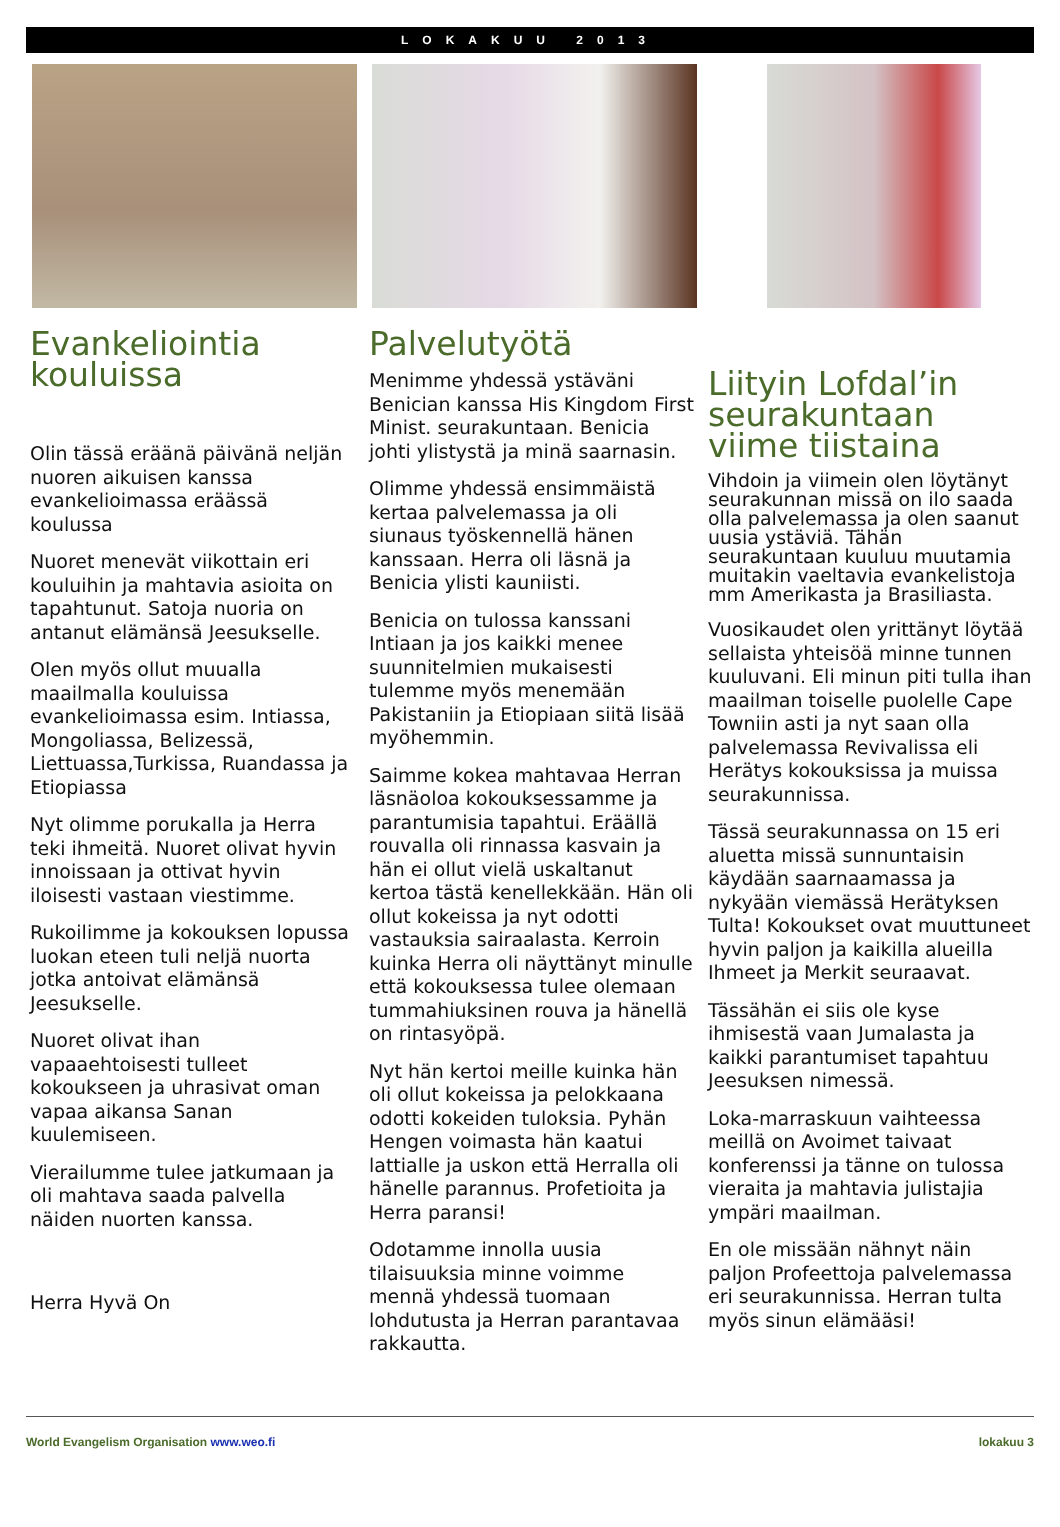LOKAKUU 2013
Evankeliointia kouluissa
Olin tässä eräänä päivänä neljän nuoren aikuisen kanssa evankelioimassa eräässä koulussa
Nuoret menevät viikottain eri kouluihin ja mahtavia asioita on tapahtunut. Satoja nuoria on antanut elämänsä Jeesukselle.
Olen myös ollut muualla maailmalla kouluissa evankelioimassa esim. Intiassa, Mongoliassa, Belizessä, Liettuassa,Turkissa, Ruandassa ja Etiopiassa
Nyt olimme porukalla ja Herra teki ihmeitä. Nuoret olivat hyvin innoissaan ja ottivat hyvin iloisesti vastaan viestimme.
Rukoilimme ja kokouksen lopussa luokan eteen tuli neljä nuorta jotka antoivat elämänsä Jeesukselle.
Nuoret olivat ihan vapaaehtoisesti tulleet kokoukseen ja uhrasivat oman vapaa aikansa Sanan kuulemiseen.
Vierailumme tulee jatkumaan ja oli mahtava saada palvella näiden nuorten kanssa.
Herra Hyvä On
Palvelutyötä
Menimme yhdessä ystäväni Benician kanssa His Kingdom First Minist. seurakuntaan. Benicia johti ylistystä ja minä saarnasin.
Olimme yhdessä ensimmäistä kertaa palvelemassa ja oli siunaus työskennellä hänen kanssaan. Herra oli läsnä ja Benicia ylisti kauniisti.
Benicia on tulossa kanssani Intiaan ja jos kaikki menee suunnitelmien mukaisesti tulemme myös menemään Pakistaniin ja Etiopiaan siitä lisää myöhemmin.
Saimme kokea mahtavaa Herran läsnäoloa kokouksessamme ja parantumisia tapahtui. Eräällä rouvalla oli rinnassa kasvain ja hän ei ollut vielä uskaltanut kertoa tästä kenellekkään. Hän oli ollut kokeissa ja nyt odotti vastauksia sairaalasta. Kerroin kuinka Herra oli näyttänyt minulle että kokouksessa tulee olemaan tummahiuksinen rouva ja hänellä on rintasyöpä.
Nyt hän kertoi meille kuinka hän oli ollut kokeissa ja pelokkaana odotti kokeiden tuloksia. Pyhän Hengen voimasta hän kaatui lattialle ja uskon että Herralla oli hänelle parannus. Profetioita ja Herra paransi!
Odotamme innolla uusia tilaisuuksia minne voimme mennä yhdessä tuomaan lohdutusta ja Herran parantavaa rakkautta.
Liityin Lofdal’in seurakuntaan viime tiistaina
Vihdoin ja viimein olen löytänyt seurakunnan missä on ilo saada olla palvelemassa ja olen saanut uusia ystäviä. Tähän seurakuntaan kuuluu muutamia muitakin vaeltavia evankelistoja mm Amerikasta ja Brasiliasta.
Vuosikaudet olen yrittänyt löytää sellaista yhteisöä minne tunnen kuuluvani. Eli minun piti tulla ihan maailman toiselle puolelle Cape Towniin asti ja nyt saan olla palvelemassa Revivalissa eli Herätys kokouksissa ja muissa seurakunnissa.
Tässä seurakunnassa on 15 eri aluetta missä sunnuntaisin käydään saarnaamassa ja nykyään viemässä Herätyksen Tulta! Kokoukset ovat muuttuneet hyvin paljon ja kaikilla alueilla Ihmeet ja Merkit seuraavat.
Tässähän ei siis ole kyse ihmisestä vaan Jumalasta ja kaikki parantumiset tapahtuu Jeesuksen nimessä.
Loka-marraskuun vaihteessa meillä on Avoimet taivaat konferenssi ja tänne on tulossa vieraita ja mahtavia julistajia ympäri maailman.
En ole missään nähnyt näin paljon Profeettoja palvelemassa eri seurakunnissa. Herran tulta myös sinun elämääsi!
World Evangelism Organisation www.weo.fi lokakuu 3